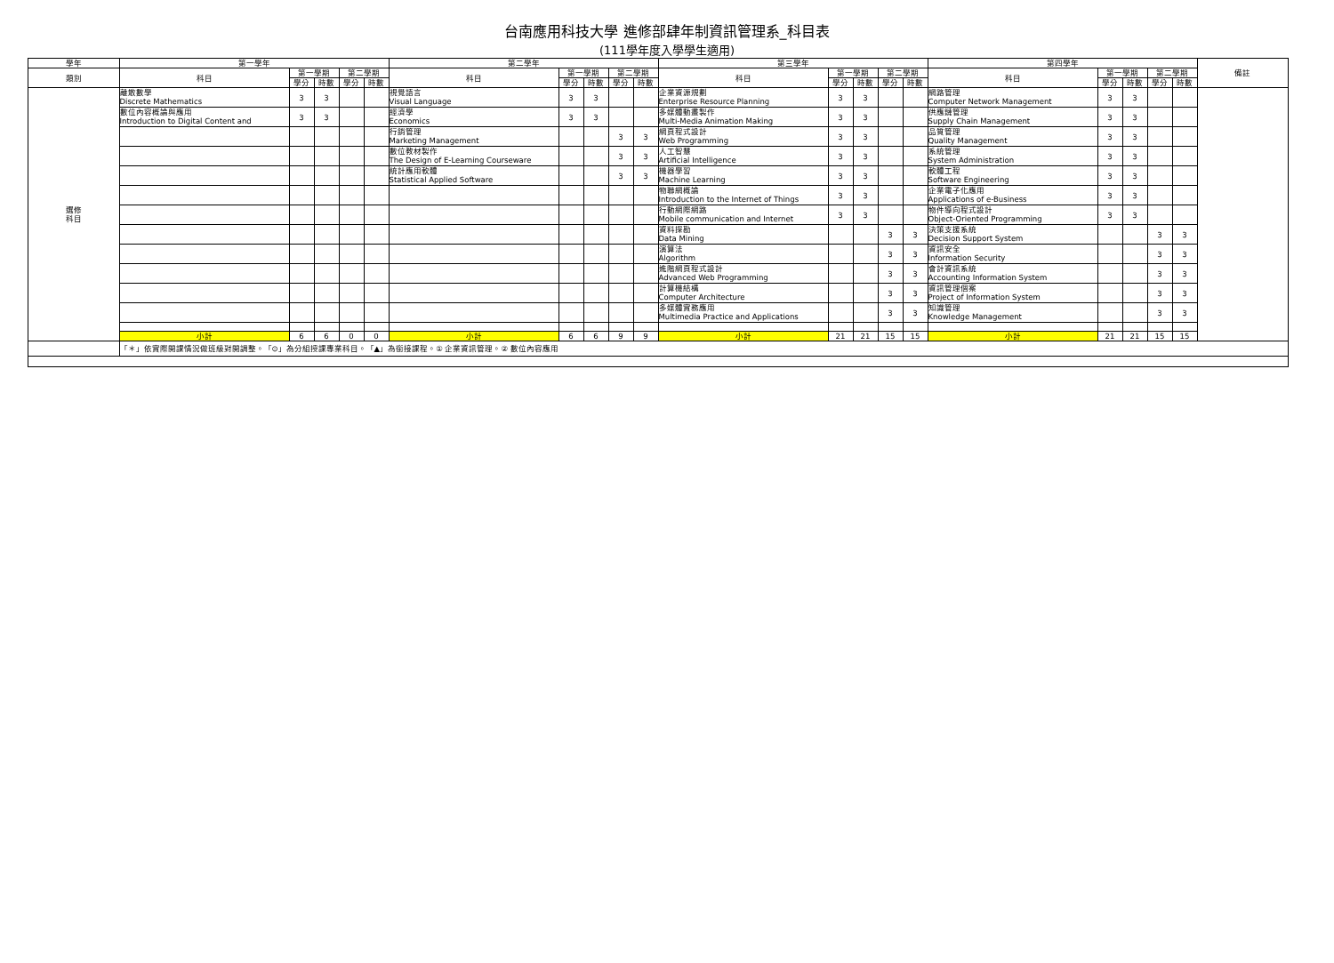台南應用科技大學 進修部肆年制資訊管理系_科目表
(111學年度入學學生適用)
| 學年 | 第一學年 | | | | | 第二學年 | | | | | 第三學年 | | | | | 第四學年 | | | | | 備註 |
| --- | --- | --- | --- | --- | --- | --- | --- | --- | --- | --- | --- | --- | --- | --- | --- | --- | --- | --- | --- | --- | --- |
| 類別 | 科目 | 第一學期 | | 第二學期 | | 科目 | 第一學期 | | 第二學期 | | 科目 | 第一學期 | | 第二學期 | | 科目 | 第一學期 | | 第二學期 | | |
| | | 學分 | 時數 | 學分 | 時數 | | 學分 | 時數 | 學分 | 時數 | | 學分 | 時數 | 學分 | 時數 | | 學分 | 時數 | 學分 | 時數 | |
| 選修 科目 | 離散數學 Discrete Mathematics | 3 | 3 | | | 視覺語言 Visual Language | 3 | 3 | | | 企業資源規劃 Enterprise Resource Planning | 3 | 3 | | | 網路管理 Computer Network Management | 3 | 3 | | | |
| | 數位內容概論與應用 Introduction to Digital Content and | 3 | 3 | | | 經濟學 Economics | 3 | 3 | | | 多媒體動畫製作 Multi-Media Animation Making | 3 | 3 | | | 供應鏈管理 Supply Chain Management | 3 | 3 | | | |
| | | | | | | 行銷管理 Marketing Management | | | 3 | 3 | 網頁程式設計 Web Programming | 3 | 3 | | | 品質管理 Quality Management | 3 | 3 | | | |
| | | | | | | 數位教材製作 The Design of E-Learning Courseware | | | 3 | 3 | 人工智慧 Artificial Intelligence | 3 | 3 | | | 系統管理 System Administration | 3 | 3 | | | |
| | | | | | | 統計應用軟體 Statistical Applied Software | | | 3 | 3 | 機器學習 Machine Learning | 3 | 3 | | | 軟體工程 Software Engineering | 3 | 3 | | | |
| | | | | | | | | | | | 物聯網概論 Introduction to the Internet of Things | 3 | 3 | | | 企業電子化應用 Applications of e-Business | 3 | 3 | | | |
| | | | | | | | | | | | 行動網際網路 Mobile communication and Internet | 3 | 3 | | | 物件導向程式設計 Object-Oriented Programming | 3 | 3 | | | |
| | | | | | | | | | | | 資料探勘 Data Mining | | | 3 | 3 | 決策支援系統 Decision Support System | | | 3 | 3 | |
| | | | | | | | | | | | 演算法 Algorithm | | | 3 | 3 | 資訊安全 Information Security | | | 3 | 3 | |
| | | | | | | | | | | | 進階網頁程式設計 Advanced Web Programming | | | 3 | 3 | 會計資訊系統 Accounting Information System | | | 3 | 3 | |
| | | | | | | | | | | | 計算機結構 Computer Architecture | | | 3 | 3 | 資訊管理個案 Project of Information System | | | 3 | 3 | |
| | | | | | | | | | | | 多媒體實務應用 Multimedia Practice and Applications | | | 3 | 3 | 知識管理 Knowledge Management | | | 3 | 3 | |
| | 小計 | 6 | 6 | 0 | 0 | 小計 | 6 | 6 | 9 | 9 | 小計 | 21 | 21 | 15 | 15 | 小計 | 21 | 21 | 15 | 15 | |
| | 「＊」依實際開課情況做班級對開調整。「⊙」為分組授課專業科目。「▲」為銜接課程。① 企業資訊管理。② 數位內容應用 | | | | | | | | | | | | | | | | | | | | |